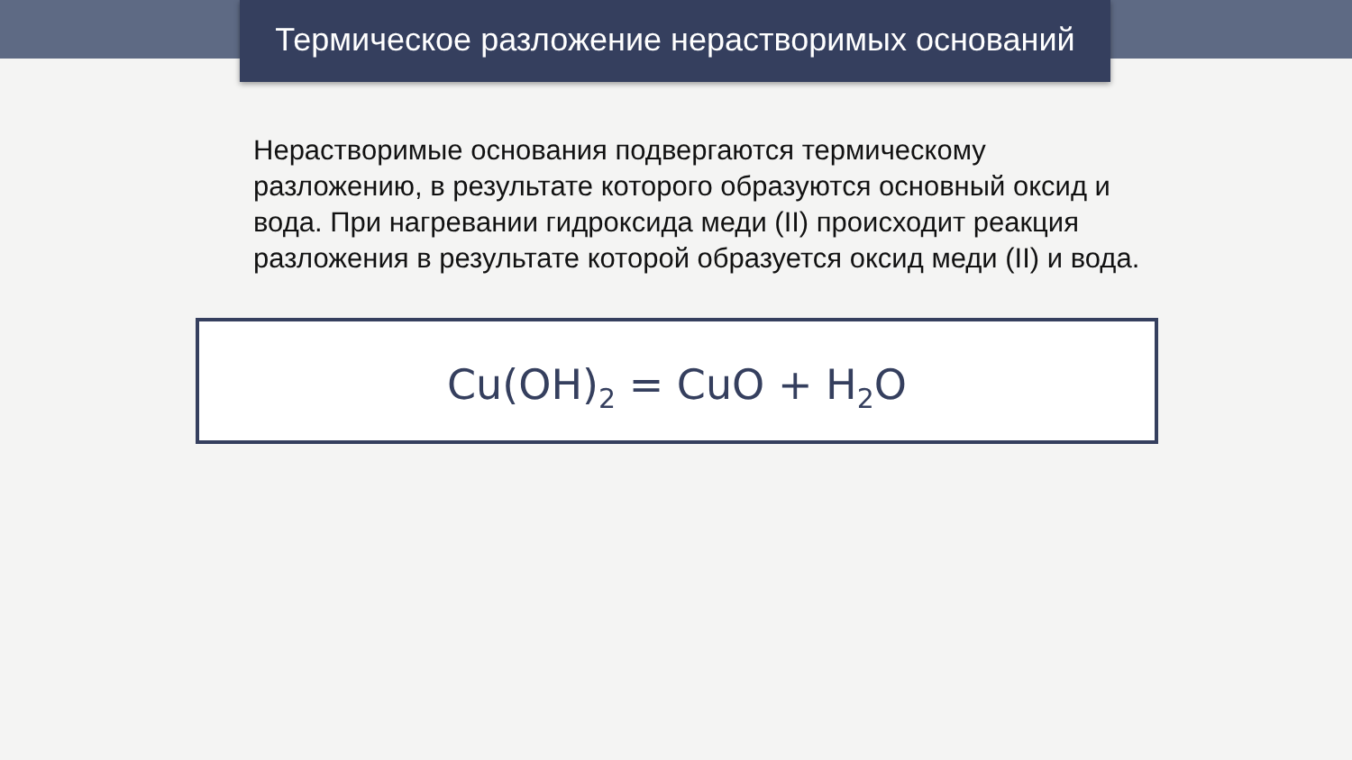Термическое разложение нерастворимых оснований
Нерастворимые основания подвергаются термическому разложению, в результате которого образуются основный оксид и вода. При нагревании гидроксида меди (II) происходит реакция разложения в результате которой образуется оксид меди (II) и вода.
Cu(OH)<sub>2</sub> = CuO + H<sub>2</sub>O